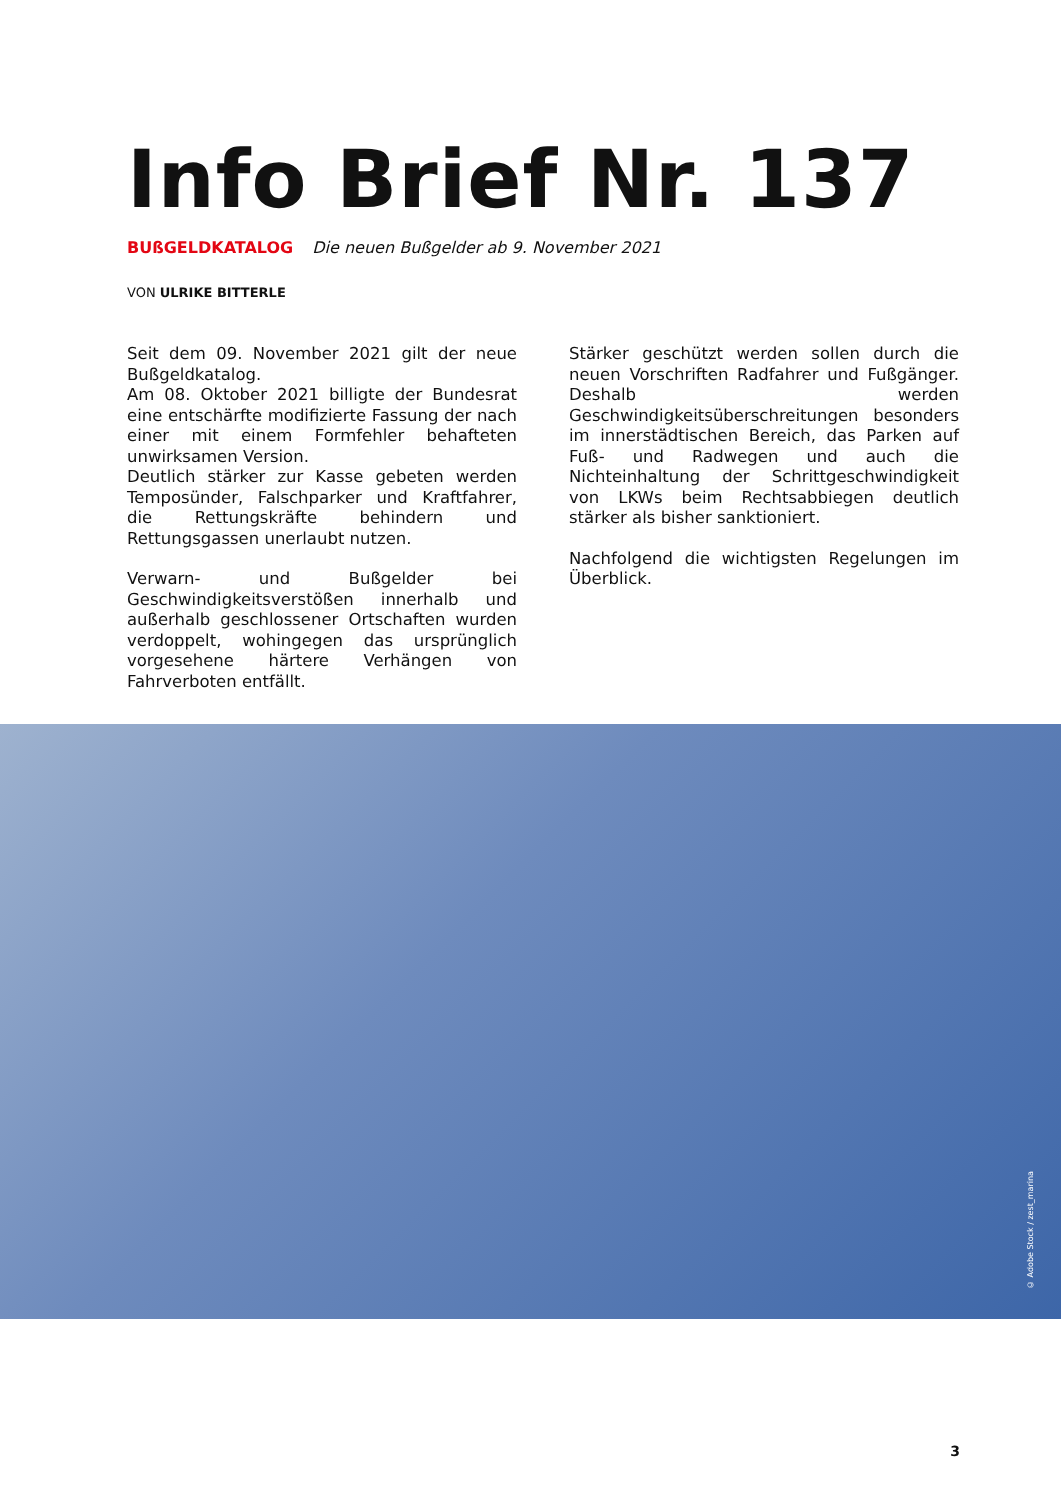Info Brief Nr. 137
BUßGELDKATALOG Die neuen Bußgelder ab 9. November 2021
VON ULRIKE BITTERLE
Seit dem 09. November 2021 gilt der neue Bußgeldkatalog.
Am 08. Oktober 2021 billigte der Bundesrat eine entschärfte modifizierte Fassung der nach einer mit einem Formfehler behafteten unwirksamen Version.
Deutlich stärker zur Kasse gebeten werden Temposünder, Falschparker und Kraftfahrer, die Rettungskräfte behindern und Rettungsgassen unerlaubt nutzen.
Verwarn- und Bußgelder bei Geschwindigkeitsverstößen innerhalb und außerhalb geschlossener Ortschaften wurden verdoppelt, wohingegen das ursprünglich vorgesehene härtere Verhängen von Fahrverboten entfällt.
Stärker geschützt werden sollen durch die neuen Vorschriften Radfahrer und Fußgänger. Deshalb werden Geschwindigkeitsüberschreitungen besonders im innerstädtischen Bereich, das Parken auf Fuß- und Radwegen und auch die Nichteinhaltung der Schrittgeschwindigkeit von LKWs beim Rechtsabbiegen deutlich stärker als bisher sanktioniert.
Nachfolgend die wichtigsten Regelungen im Überblick.
© Adobe Stock / zest_marina
3